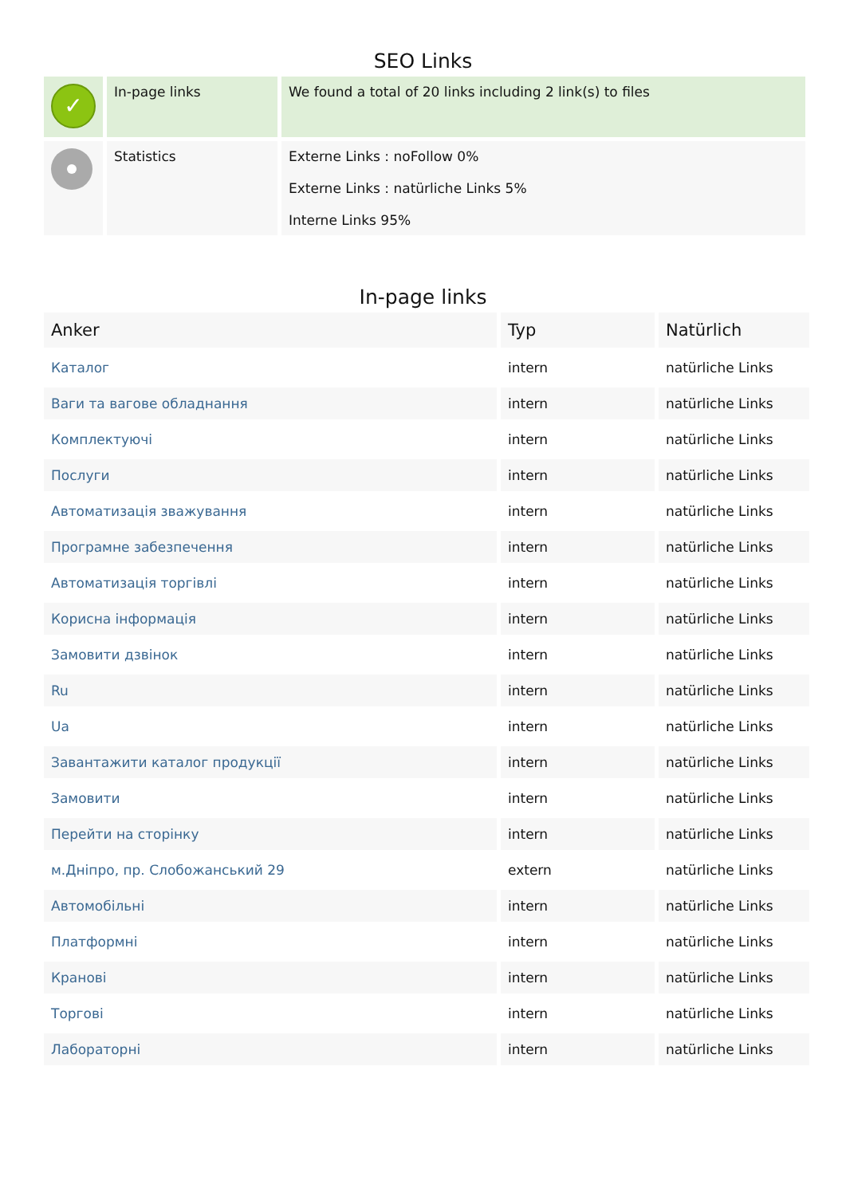SEO Links
| ✓ | In-page links | We found a total of 20 links including 2 link(s) to files |
| | Statistics | Externe Links : noFollow 0% Externe Links : natürliche Links 5% Interne Links 95% |
In-page links
| Anker | Typ | Natürlich |
| --- | --- | --- |
| Каталог | intern | natürliche Links |
| Ваги та вагове обладнання | intern | natürliche Links |
| Комплектуючі | intern | natürliche Links |
| Послуги | intern | natürliche Links |
| Автоматизація зважування | intern | natürliche Links |
| Програмне забезпечення | intern | natürliche Links |
| Автоматизація торгівлі | intern | natürliche Links |
| Корисна інформація | intern | natürliche Links |
| Замовити дзвінок | intern | natürliche Links |
| Ru | intern | natürliche Links |
| Ua | intern | natürliche Links |
| Завантажити каталог продукції | intern | natürliche Links |
| Замовити | intern | natürliche Links |
| Перейти на сторінку | intern | natürliche Links |
| м.Дніпро, пр. Слобожанський 29 | extern | natürliche Links |
| Автомобільні | intern | natürliche Links |
| Платформні | intern | natürliche Links |
| Кранові | intern | natürliche Links |
| Торгові | intern | natürliche Links |
| Лабораторні | intern | natürliche Links |